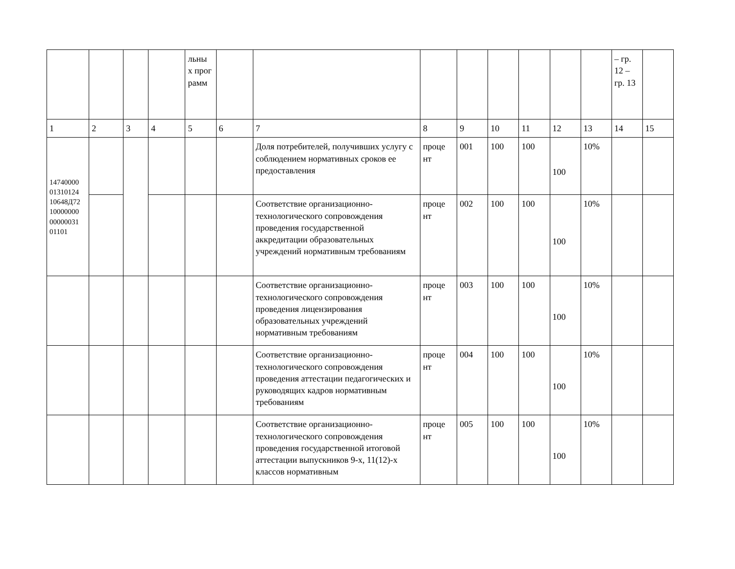| | | | | льны х прог рамм | | | | | | | | | – гр. 12 – гр. 13 | |
| 1 | 2 | 3 | 4 | 5 | 6 | 7 | 8 | 9 | 10 | 11 | 12 | 13 | 14 | 15 |
| 14740000 01310124 10648Д72 10000000 00000031 01101 | | | | | | Доля потребителей, получивших услугу с соблюдением нормативных сроков ее предоставления | проце нт | 001 | 100 | 100 | 100 | 10% | | |
| | | | | | | Соответствие организационно-технологического сопровождения проведения государственной аккредитации образовательных учреждений нормативным требованиям | проце нт | 002 | 100 | 100 | 100 | 10% | | |
| | | | | | | Соответствие организационно-технологического сопровождения проведения лицензирования образовательных учреждений нормативным требованиям | проце нт | 003 | 100 | 100 | 100 | 10% | | |
| | | | | | | Соответствие организационно-технологического сопровождения проведения аттестации педагогических и руководящих кадров нормативным требованиям | проце нт | 004 | 100 | 100 | 100 | 10% | | |
| | | | | | | Соответствие организационно-технологического сопровождения проведения государственной итоговой аттестации выпускников 9-х, 11(12)-х классов нормативным | проце нт | 005 | 100 | 100 | 100 | 10% | | |